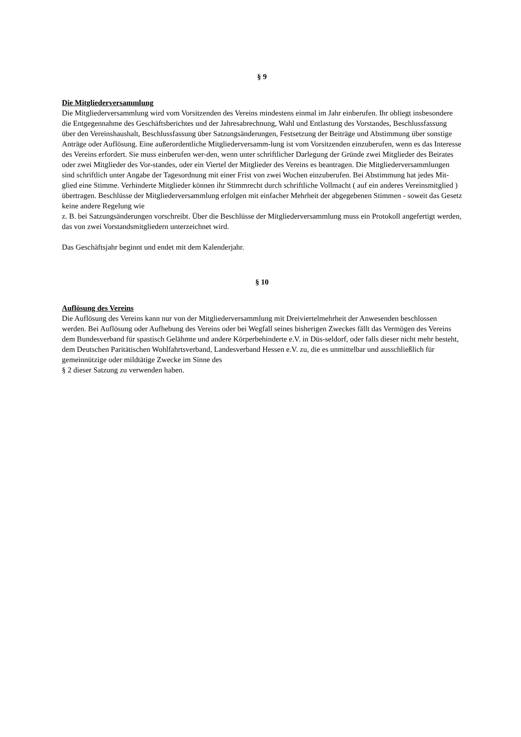§ 9
Die Mitgliederversammlung
Die Mitgliederversammlung wird vom Vorsitzenden des Vereins mindestens einmal im Jahr einberufen. Ihr obliegt insbesondere die Entgegennahme des Geschäftsberichtes und der Jahresabrechnung, Wahl und Entlastung des Vorstandes, Beschlussfassung über den Vereinshaushalt, Beschlussfassung über Satzungsänderungen, Festsetzung der Beiträge und Abstimmung über sonstige Anträge oder Auflösung. Eine außerordentliche Mitgliederversamm-lung ist vom Vorsitzenden einzuberufen, wenn es das Interesse des Vereins erfordert. Sie muss einberufen wer-den, wenn unter schriftlicher Darlegung der Gründe zwei Mitglieder des Beirates oder zwei Mitglieder des Vor-standes, oder ein Viertel der Mitglieder des Vereins es beantragen. Die Mitgliederversammlungen sind schriftlich unter Angabe der Tagesordnung mit einer Frist von zwei Wochen einzuberufen. Bei Abstimmung hat jedes Mit-glied eine Stimme. Verhinderte Mitglieder können ihr Stimmrecht durch schriftliche Vollmacht ( auf ein anderes Vereinsmitglied )
übertragen. Beschlüsse der Mitgliederversammlung erfolgen mit einfacher Mehrheit der abgegebenen Stimmen - soweit das Gesetz keine andere Regelung wie
z. B. bei Satzungsänderungen vorschreibt. Über die Beschlüsse der Mitgliederversammlung muss ein Protokoll angefertigt werden, das von zwei Vorstandsmitgliedern unterzeichnet wird.
Das Geschäftsjahr beginnt und endet mit dem Kalenderjahr.
§ 10
Auflösung des Vereins
Die Auflösung des Vereins kann nur von der Mitgliederversammlung mit Dreiviertelmehrheit der Anwesenden beschlossen werden. Bei Auflösung oder Aufhebung des Vereins oder bei Wegfall seines bisherigen Zweckes fällt das Vermögen des Vereins dem Bundesverband für spastisch Gelähmte und andere Körperbehinderte e.V. in Düs-seldorf, oder falls dieser nicht mehr besteht, dem Deutschen Paritätischen Wohlfahrtsverband, Landesverband Hessen e.V. zu, die es unmittelbar und ausschließlich für gemeinnützige oder mildtätige Zwecke im Sinne des
§ 2 dieser Satzung zu verwenden haben.